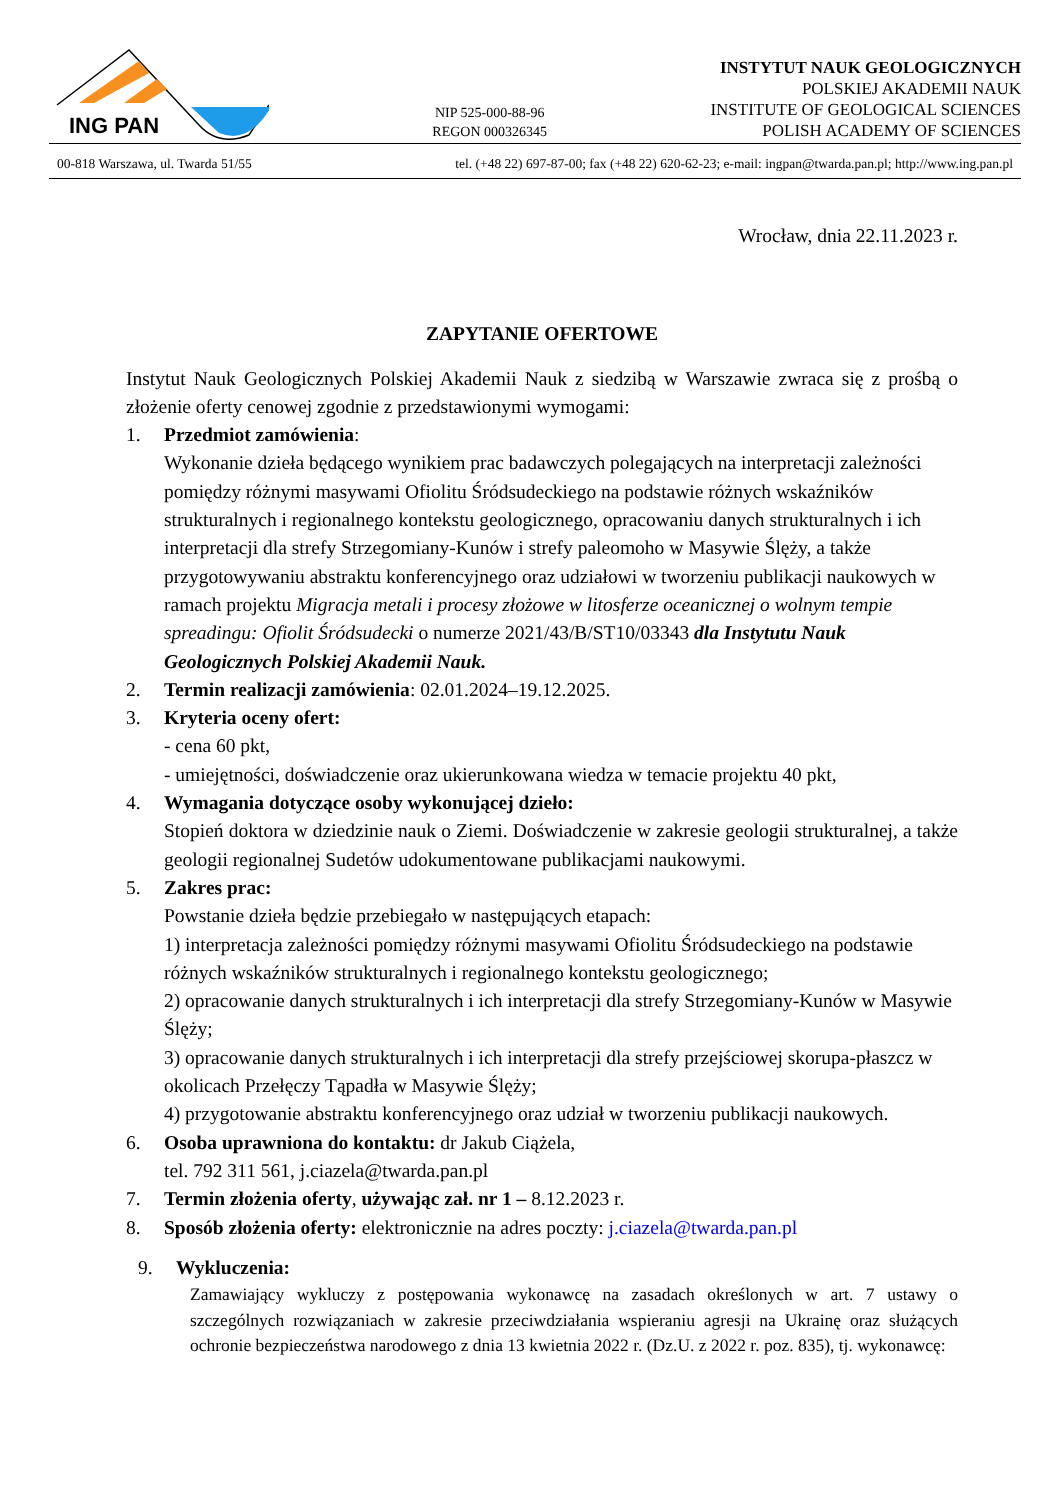ING PAN
NIP 525-000-88-96
REGON 000326345
INSTYTUT NAUK GEOLOGICZNYCH
POLSKIEJ AKADEMII NAUK
INSTITUTE OF GEOLOGICAL SCIENCES
POLISH ACADEMY OF SCIENCES
00-818 Warszawa, ul. Twarda 51/55 tel. (+48 22) 697-87-00; fax (+48 22) 620-62-23; e-mail: ingpan@twarda.pan.pl; http://www.ing.pan.pl
Wrocław, dnia 22.11.2023 r.
ZAPYTANIE OFERTOWE
Instytut Nauk Geologicznych Polskiej Akademii Nauk z siedzibą w Warszawie zwraca się z prośbą o złożenie oferty cenowej zgodnie z przedstawionymi wymogami:
1. Przedmiot zamówienia:
Wykonanie dzieła będącego wynikiem prac badawczych polegających na interpretacji zależności pomiędzy różnymi masywami Ofiolitu Śródsudeckiego na podstawie różnych wskaźników strukturalnych i regionalnego kontekstu geologicznego, opracowaniu danych strukturalnych i ich interpretacji dla strefy Strzegomiany-Kunów i strefy paleomoho w Masywie Ślęży, a także przygotowywaniu abstraktu konferencyjnego oraz udziałowi w tworzeniu publikacji naukowych w ramach projektu Migracja metali i procesy złożowe w litosferze oceanicznej o wolnym tempie spreadingu: Ofiolit Śródsudecki o numerze 2021/43/B/ST10/03343 dla Instytutu Nauk Geologicznych Polskiej Akademii Nauk.
2. Termin realizacji zamówienia: 02.01.2024–19.12.2025.
3. Kryteria oceny ofert:
- cena 60 pkt,
- umiejętności, doświadczenie oraz ukierunkowana wiedza w temacie projektu 40 pkt,
4. Wymagania dotyczące osoby wykonującej dzieło:
Stopień doktora w dziedzinie nauk o Ziemi. Doświadczenie w zakresie geologii strukturalnej, a także geologii regionalnej Sudetów udokumentowane publikacjami naukowymi.
5. Zakres prac:
Powstanie dzieła będzie przebiegało w następujących etapach:
1) interpretacja zależności pomiędzy różnymi masywami Ofiolitu Śródsudeckiego na podstawie różnych wskaźników strukturalnych i regionalnego kontekstu geologicznego;
2) opracowanie danych strukturalnych i ich interpretacji dla strefy Strzegomiany-Kunów w Masywie Ślęży;
3) opracowanie danych strukturalnych i ich interpretacji dla strefy przejściowej skorupa-płaszcz w okolicach Przełęczy Tąpadła w Masywie Ślęży;
4) przygotowanie abstraktu konferencyjnego oraz udział w tworzeniu publikacji naukowych.
6. Osoba uprawniona do kontaktu: dr Jakub Ciążela,
tel. 792 311 561, j.ciazela@twarda.pan.pl
7. Termin złożenia oferty, używając zał. nr 1 – 8.12.2023 r.
8. Sposób złożenia oferty: elektronicznie na adres poczty: j.ciazela@twarda.pan.pl
9. Wykluczenia:
Zamawiający wykluczy z postępowania wykonawcę na zasadach określonych w art. 7 ustawy o szczególnych rozwiązaniach w zakresie przeciwdziałania wspieraniu agresji na Ukrainę oraz służących ochronie bezpieczeństwa narodowego z dnia 13 kwietnia 2022 r. (Dz.U. z 2022 r. poz. 835), tj. wykonawcę: